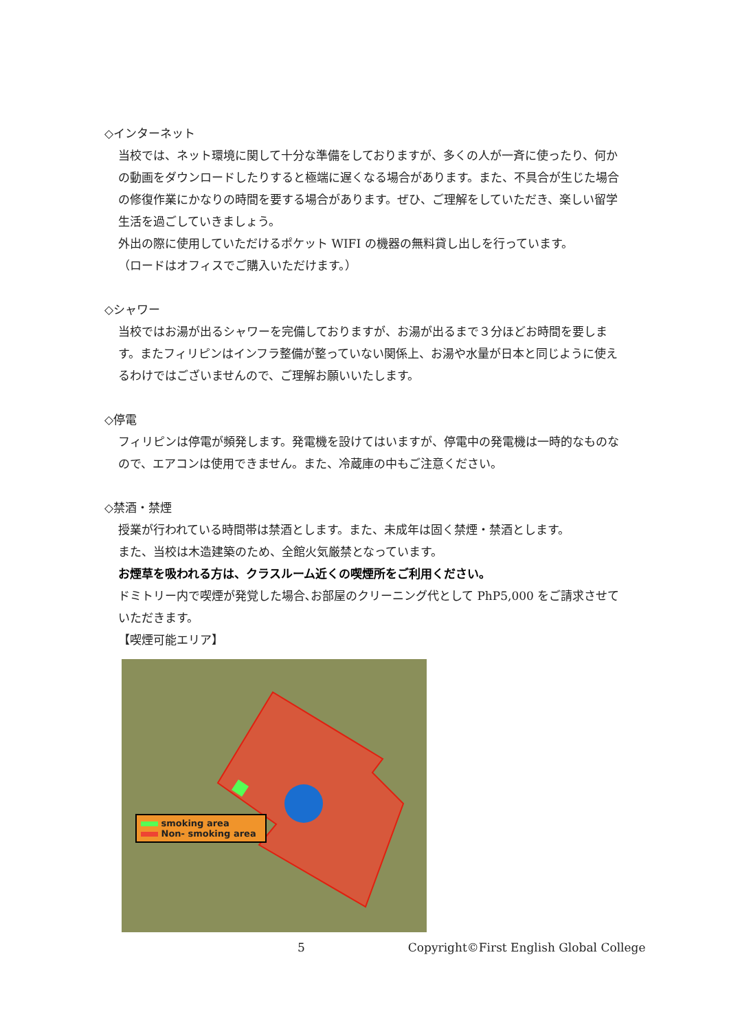◇インターネット
当校では、ネット環境に関して十分な準備をしておりますが、多くの人が一斉に使ったり、何かの動画をダウンロードしたりすると極端に遅くなる場合があります。また、不具合が生じた場合の修復作業にかなりの時間を要する場合があります。ぜひ、ご理解をしていただき、楽しい留学生活を過ごしていきましょう。
外出の際に使用していただけるポケット WIFI の機器の無料貸し出しを行っています。
（ロードはオフィスでご購入いただけます。）
◇シャワー
当校ではお湯が出るシャワーを完備しておりますが、お湯が出るまで３分ほどお時間を要します。またフィリピンはインフラ整備が整っていない関係上、お湯や水量が日本と同じように使えるわけではございませんので、ご理解お願いいたします。
◇停電
フィリピンは停電が頻発します。発電機を設けてはいますが、停電中の発電機は一時的なものなので、エアコンは使用できません。また、冷蔵庫の中もご注意ください。
◇禁酒・禁煙
授業が行われている時間帯は禁酒とします。また、未成年は固く禁煙・禁酒とします。
また、当校は木造建築のため、全館火気厳禁となっています。
お煙草を吸われる方は、クラスルーム近くの喫煙所をご利用ください。
ドミトリー内で喫煙が発覚した場合､お部屋のクリーニング代として PhP5,000 をご請求させていただきます。
【喫煙可能エリア】
smoking area
Non- smoking area
5 Copyright©First English Global College